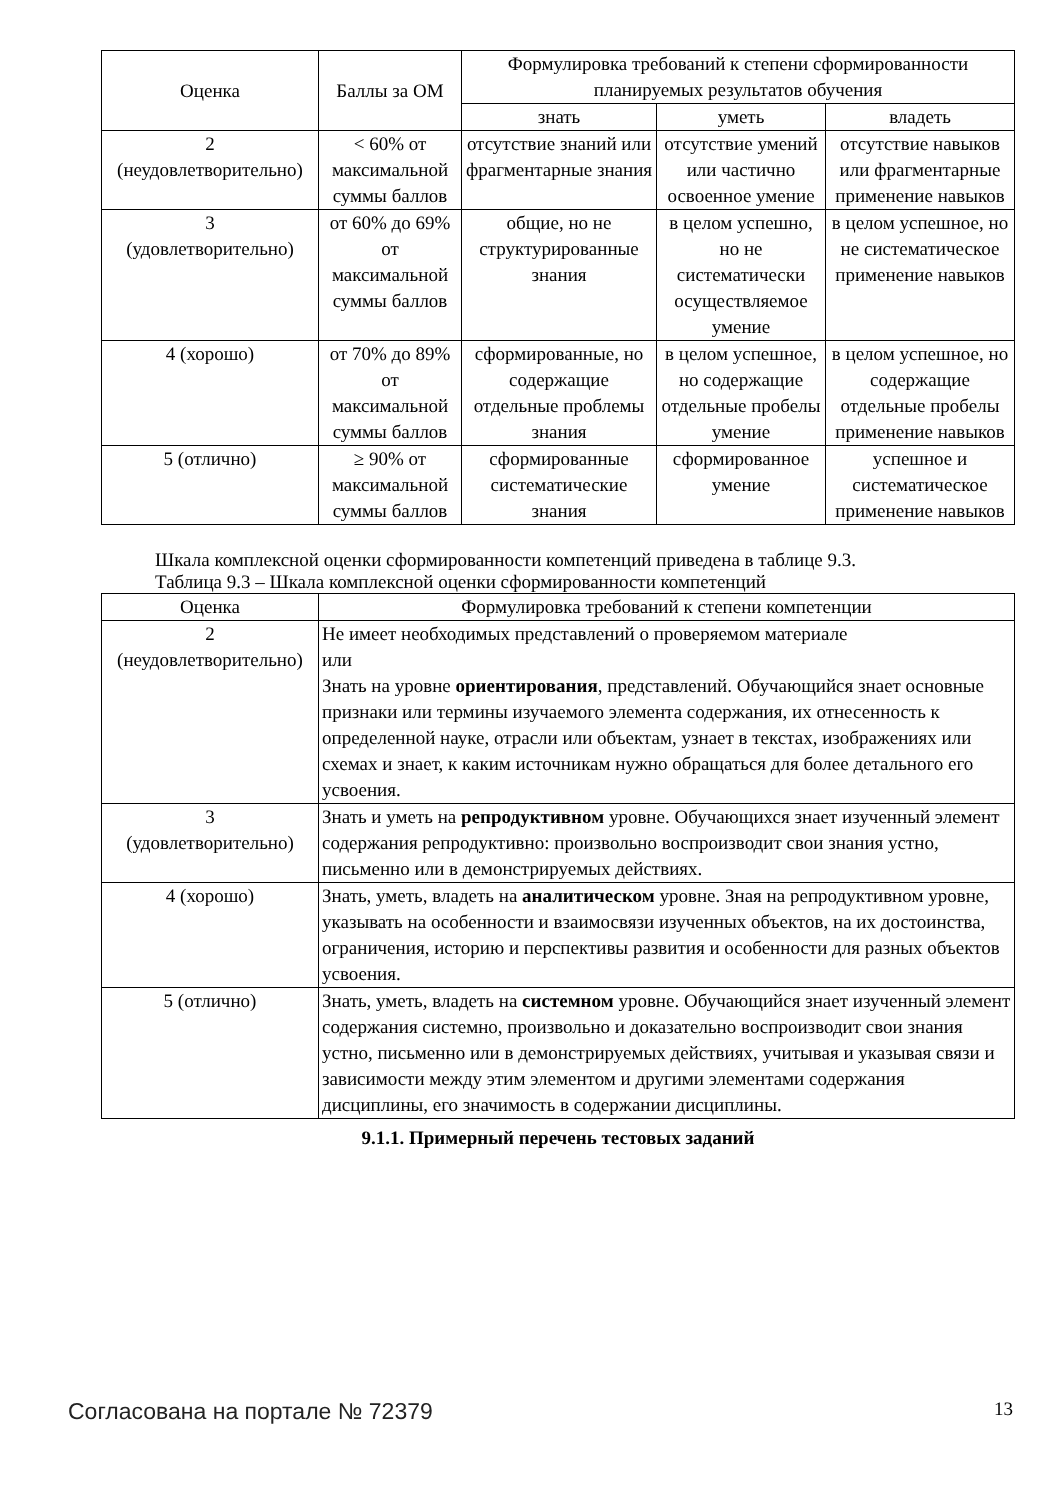| Оценка | Баллы за ОМ | Формулировка требований к степени сформированности планируемых результатов обучения | | |
| --- | --- | --- | --- | --- |
| | | знать | уметь | владеть |
| 2 (неудовлетворительно) | < 60% от максимальной суммы баллов | отсутствие знаний или фрагментарные знания | отсутствие умений или частично освоенное умение | отсутствие навыков или фрагментарные применение навыков |
| 3 (удовлетворительно) | от 60% до 69% от максимальной суммы баллов | общие, но не структурированные знания | в целом успешно, но не систематически осуществляемое умение | в целом успешное, но не систематическое применение навыков |
| 4 (хорошо) | от 70% до 89% от максимальной суммы баллов | сформированные, но содержащие отдельные проблемы знания | в целом успешное, но содержащие отдельные пробелы умение | в целом успешное, но содержащие отдельные пробелы применение навыков |
| 5 (отлично) | ≥ 90% от максимальной суммы баллов | сформированные систематические знания | сформированное умение | успешное и систематическое применение навыков |
Шкала комплексной оценки сформированности компетенций приведена в таблице 9.3.
Таблица 9.3 – Шкала комплексной оценки сформированности компетенций
| Оценка | Формулировка требований к степени компетенции |
| --- | --- |
| 2 (неудовлетворительно) | Не имеет необходимых представлений о проверяемом материале или Знать на уровне ориентирования , представлений. Обучающийся знает основные признаки или термины изучаемого элемента содержания, их отнесенность к определенной науке, отрасли или объектам, узнает в текстах, изображениях или схемах и знает, к каким источникам нужно обращаться для более детального его усвоения. |
| 3 (удовлетворительно) | Знать и уметь на репродуктивном уровне. Обучающихся знает изученный элемент содержания репродуктивно: произвольно воспроизводит свои знания устно, письменно или в демонстрируемых действиях. |
| 4 (хорошо) | Знать, уметь, владеть на аналитическом уровне. Зная на репродуктивном уровне, указывать на особенности и взаимосвязи изученных объектов, на их достоинства, ограничения, историю и перспективы развития и особенности для разных объектов усвоения. |
| 5 (отлично) | Знать, уметь, владеть на системном уровне. Обучающийся знает изученный элемент содержания системно, произвольно и доказательно воспроизводит свои знания устно, письменно или в демонстрируемых действиях, учитывая и указывая связи и зависимости между этим элементом и другими элементами содержания дисциплины, его значимость в содержании дисциплины. |
9.1.1. Примерный перечень тестовых заданий
Согласована на портале № 72379 13